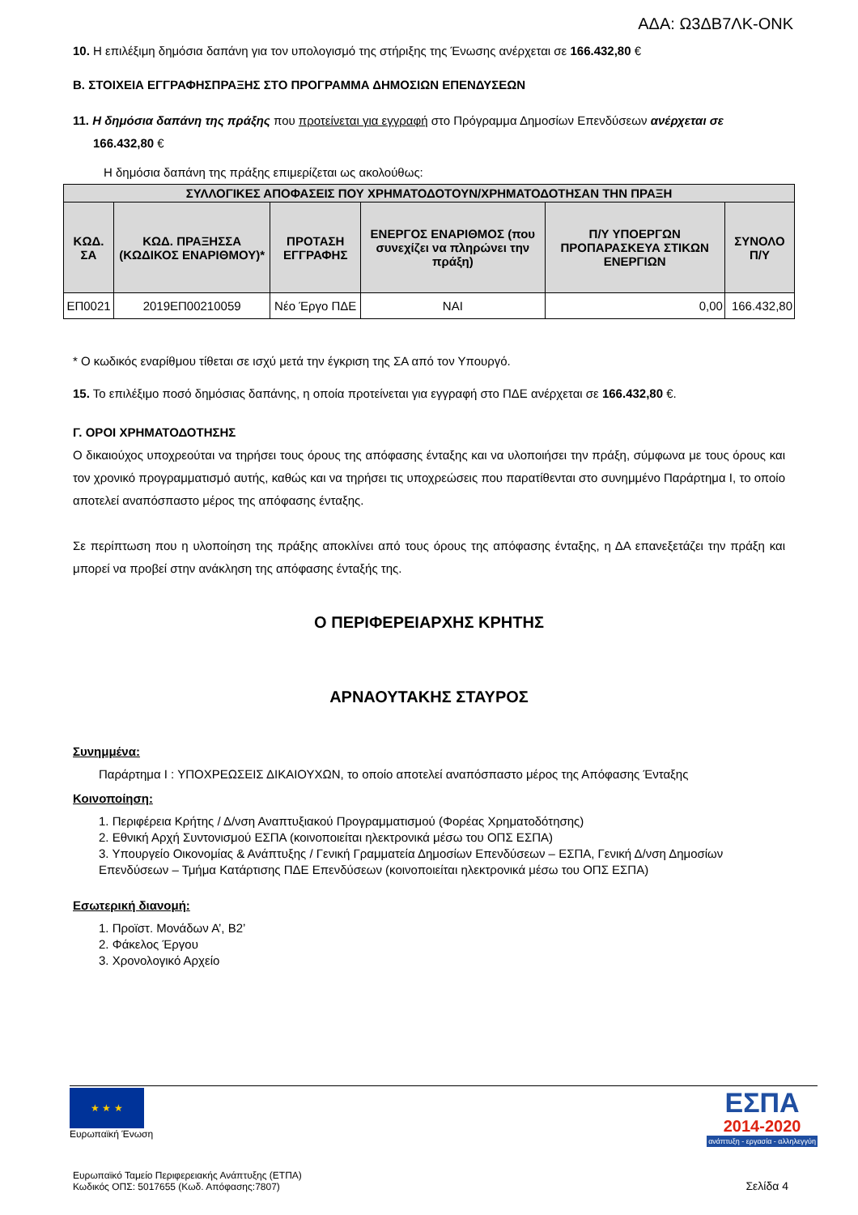ΑΔΑ: Ω3ΔΒ7ΛΚ-ΟΝΚ
10. Η επιλέξιμη δημόσια δαπάνη για τον υπολογισμό της στήριξης της Ένωσης ανέρχεται σε 166.432,80 €
Β. ΣΤΟΙΧΕΙΑ ΕΓΓΡΑΦΗΣΠΡΑΞΗΣ ΣΤΟ ΠΡΟΓΡΑΜΜΑ ΔΗΜΟΣΙΩΝ ΕΠΕΝΔΥΣΕΩΝ
11. Η δημόσια δαπάνη της πράξης που προτείνεται για εγγραφή στο Πρόγραμμα Δημοσίων Επενδύσεων ανέρχεται σε
166.432,80 €
Η δημόσια δαπάνη της πράξης επιμερίζεται ως ακολούθως:
| ΣΥΛΛΟΓΙΚΕΣ ΑΠΟΦΑΣΕΙΣ ΠΟΥ ΧΡΗΜΑΤΟΔΟΤΟΥΝ/ΧΡΗΜΑΤΟΔΟΤΗΣΑΝ ΤΗΝ ΠΡΑΞΗ | | | | | |
| --- | --- | --- | --- | --- | --- |
| ΚΩΔ. ΣΑ | ΚΩΔ. ΠΡΑΞΗΣΣΑ (ΚΩΔΙΚΟΣ ΕΝΑΡΙΘΜΟΥ)* | ΠΡΟΤΑΣΗ ΕΓΓΡΑΦΗΣ | ΕΝΕΡΓΟΣ ΕΝΑΡΙΘΜΟΣ (που συνεχίζει να πληρώνει την πράξη) | Π/Υ ΥΠΟΕΡΓΩΝ ΠΡΟΠΑΡΑΣΚΕΥΑ ΣΤΙΚΩΝ ΕΝΕΡΓΙΩΝ | ΣΥΝΟΛΟ Π/Υ |
| ΕΠ0021 | 2019ΕΠ00210059 | Νέο Έργο ΠΔΕ | ΝΑΙ | 0,00 | 166.432,80 |
* Ο κωδικός εναρίθμου τίθεται σε ισχύ μετά την έγκριση της ΣΑ από τον Υπουργό.
15. Το επιλέξιμο ποσό δημόσιας δαπάνης, η οποία προτείνεται για εγγραφή στο ΠΔΕ ανέρχεται σε 166.432,80 €.
Γ. ΟΡΟΙ ΧΡΗΜΑΤΟΔΟΤΗΣΗΣ
Ο δικαιούχος υποχρεούται να τηρήσει τους όρους της απόφασης ένταξης και να υλοποιήσει την πράξη, σύμφωνα με τους όρους και τον χρονικό προγραμματισμό αυτής, καθώς και να τηρήσει τις υποχρεώσεις που παρατίθενται στο συνημμένο Παράρτημα Ι, το οποίο αποτελεί αναπόσπαστο μέρος της απόφασης ένταξης.
Σε περίπτωση που η υλοποίηση της πράξης αποκλίνει από τους όρους της απόφασης ένταξης, η ΔΑ επανεξετάζει την πράξη και μπορεί να προβεί στην ανάκληση της απόφασης ένταξής της.
Ο ΠΕΡΙΦΕΡΕΙΑΡΧΗΣ ΚΡΗΤΗΣ
ΑΡΝΑΟΥΤΑΚΗΣ ΣΤΑΥΡΟΣ
Συνημμένα:
Παράρτημα Ι : ΥΠΟΧΡΕΩΣΕΙΣ ΔΙΚΑΙΟΥΧΩΝ, το οποίο αποτελεί αναπόσπαστο μέρος της Απόφασης Ένταξης
Κοινοποίηση:
1. Περιφέρεια Κρήτης / Δ/νση Αναπτυξιακού Προγραμματισμού (Φορέας Χρηματοδότησης)
2. Εθνική Αρχή Συντονισμού ΕΣΠΑ (κοινοποιείται ηλεκτρονικά μέσω του ΟΠΣ ΕΣΠΑ)
3. Υπουργείο Οικονομίας & Ανάπτυξης / Γενική Γραμματεία Δημοσίων Επενδύσεων – ΕΣΠΑ, Γενική Δ/νση Δημοσίων Επενδύσεων – Τμήμα Κατάρτισης ΠΔΕ Επενδύσεων (κοινοποιείται ηλεκτρονικά μέσω του ΟΠΣ ΕΣΠΑ)
Εσωτερική διανομή:
1. Προϊστ. Μονάδων Α’, Β2’
2. Φάκελος Έργου
3. Χρονολογικό Αρχείο
★ ★ ★
Ευρωπαϊκή Ένωση
ΕΣΠΑ
2014-2020
ανάπτυξη - εργασία - αλληλεγγύη
Ευρωπαϊκό Ταμείο Περιφερειακής Ανάπτυξης (ΕΤΠΑ)
Κωδικός ΟΠΣ: 5017655 (Κωδ. Απόφασης:7807)
Σελίδα 4